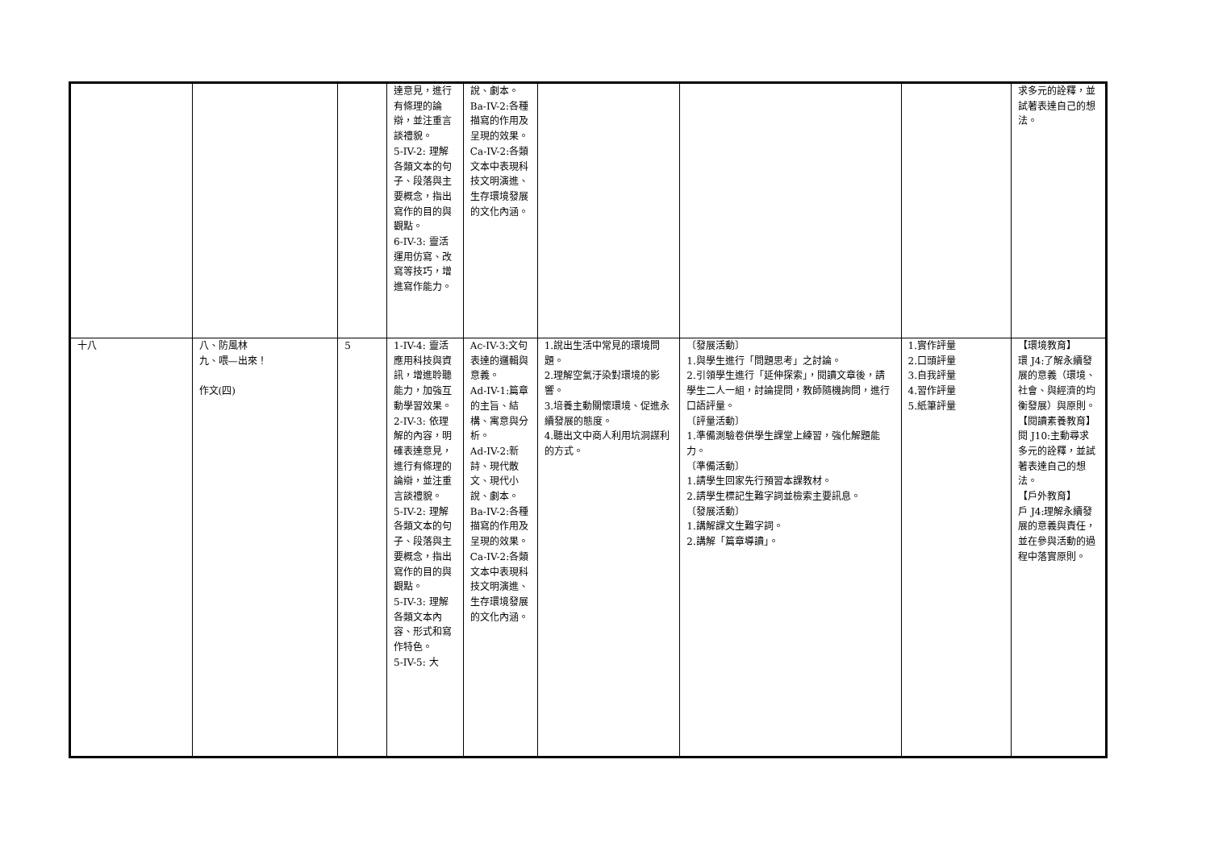| | | | 達意見，進行有條理的論辯，並注重言談禮貌。 5-IV-2: 理解各類文本的句子、段落與主要概念，指出寫作的目的與觀點。 6-IV-3: 靈活運用仿寫、改寫等技巧，增進寫作能力。 | 說、劇本。 Ba-IV-2:各種描寫的作用及呈現的效果。 Ca-IV-2:各類文本中表現科技文明演進、生存環境發展的文化內涵。 | | | | 求多元的詮釋，並試著表達自己的想法。 |
| 十八 | 八、防風林 九、喂—出來！ 作文(四) | 5 | 1-IV-4: 靈活應用科技與資訊，增進聆聽能力，加強互動學習效果。 2-IV-3: 依理解的內容，明確表達意見，進行有條理的論辯，並注重言談禮貌。 5-IV-2: 理解各類文本的句子、段落與主要概念，指出寫作的目的與觀點。 5-IV-3: 理解各類文本內容、形式和寫作特色。 5-IV-5: 大 | Ac-IV-3:文句表達的邏輯與意義。 Ad-IV-1:篇章的主旨、結構、寓意與分析。 Ad-IV-2:新詩、現代散文、現代小說、劇本。 Ba-IV-2:各種描寫的作用及呈現的效果。 Ca-IV-2:各類文本中表現科技文明演進、生存環境發展的文化內涵。 | 1.說出生活中常見的環境問題。 2.理解空氣汙染對環境的影響。 3.培養主動關懷環境、促進永續發展的態度。 4.聽出文中商人利用坑洞謀利的方式。 | 〔發展活動〕 1.與學生進行「問題思考」之討論。 2.引領學生進行「延伸探索」，閱讀文章後，請學生二人一組，討論提問，教師隨機詢問，進行口語評量。 〔評量活動〕 1.準備測驗卷供學生課堂上練習，強化解題能力。 〔準備活動〕 1.請學生回家先行預習本課教材。 2.請學生標記生難字詞並檢索主要訊息。 〔發展活動〕 1.講解課文生難字詞。 2.講解「篇章導讀」。 | 1.實作評量 2.口頭評量 3.自我評量 4.習作評量 5.紙筆評量 | 【環境教育】 環 J4:了解永續發展的意義（環境、社會、與經濟的均衡發展）與原則。 【閱讀素養教育】 閱 J10:主動尋求多元的詮釋，並試著表達自己的想法。 【戶外教育】 戶 J4:理解永續發展的意義與責任，並在參與活動的過程中落實原則。 |